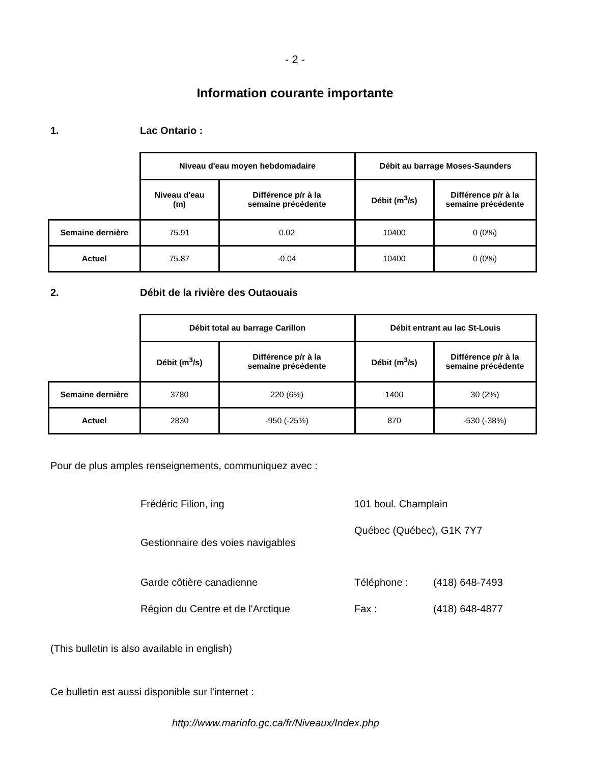- 2 -
Information courante importante
1. Lac Ontario :
| | Niveau d'eau moyen hebdomadaire | | Débit au barrage Moses-Saunders | |
| | Niveau d'eau (m) | Différence p/r à la semaine précédente | Débit (m<sup>3</sup>/s) | Différence p/r à la semaine précédente |
| Semaine dernière | 75.91 | 0.02 | 10400 | 0 (0%) |
| Actuel | 75.87 | -0.04 | 10400 | 0 (0%) |
2. Débit de la rivière des Outaouais
| | Débit total au barrage Carillon | | Débit entrant au lac St-Louis | |
| | Débit (m<sup>3</sup>/s) | Différence p/r à la semaine précédente | Débit (m<sup>3</sup>/s) | Différence p/r à la semaine précédente |
| Semaine dernière | 3780 | 220 (6%) | 1400 | 30 (2%) |
| Actuel | 2830 | -950 (-25%) | 870 | -530 (-38%) |
Pour de plus amples renseignements, communiquez avec :
Frédéric Filion, ing
101 boul. Champlain
Gestionnaire des voies navigables
Québec (Québec), G1K 7Y7
Garde côtière canadienne
Téléphone :
(418) 648-7493
Région du Centre et de l'Arctique
Fax :
(418) 648-4877
(This bulletin is also available in english)
Ce bulletin est aussi disponible sur l'internet :
http://www.marinfo.gc.ca/fr/Niveaux/Index.php